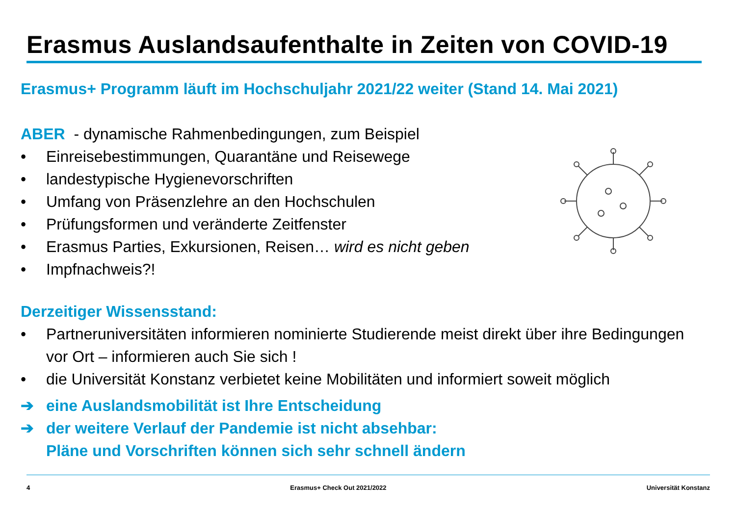Erasmus Auslandsaufenthalte in Zeiten von COVID-19
Erasmus+ Programm läuft im Hochschuljahr 2021/22 weiter (Stand 14. Mai 2021)
ABER - dynamische Rahmenbedingungen, zum Beispiel
• Einreisebestimmungen, Quarantäne und Reisewege
• landestypische Hygienevorschriften
• Umfang von Präsenzlehre an den Hochschulen
• Prüfungsformen und veränderte Zeitfenster
• Erasmus Parties, Exkursionen, Reisen… wird es nicht geben
• Impfnachweis?!
Derzeitiger Wissensstand:
• Partneruniversitäten informieren nominierte Studierende meist direkt über ihre Bedingungen vor Ort – informieren auch Sie sich !
• die Universität Konstanz verbietet keine Mobilitäten und informiert soweit möglich
➔ eine Auslandsmobilität ist Ihre Entscheidung
➔ der weitere Verlauf der Pandemie ist nicht absehbar:
Pläne und Vorschriften können sich sehr schnell ändern
4 Erasmus+ Check Out 2021/2022 Universität Konstanz